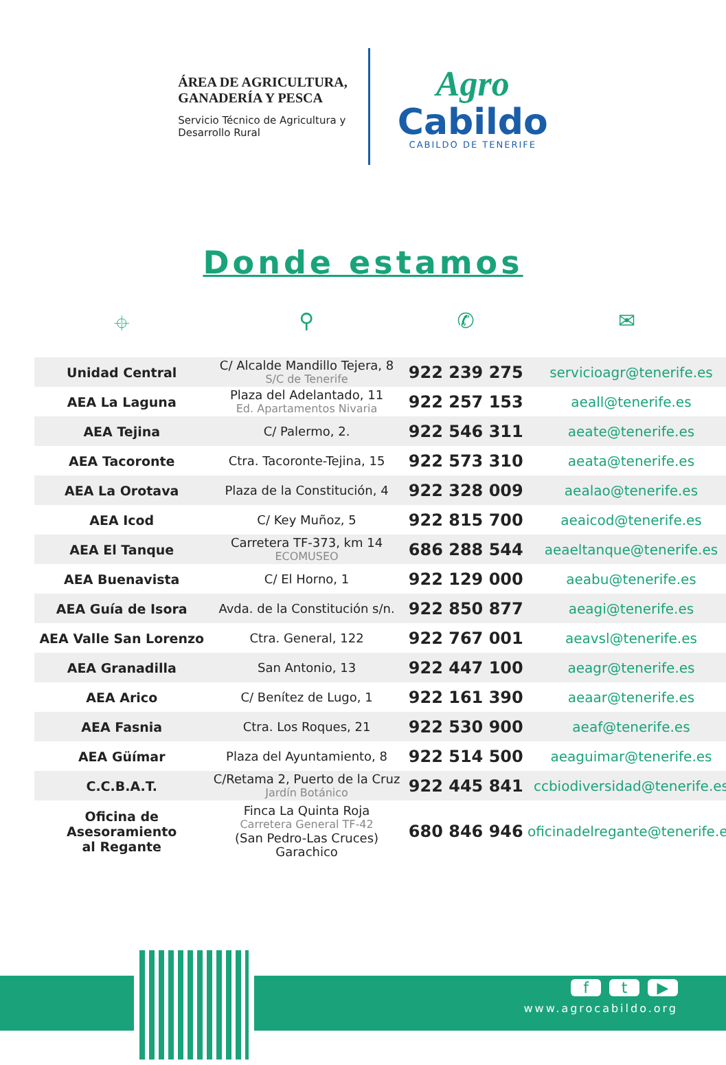ÁREA DE AGRICULTURA,
GANADERÍA Y PESCA
Servicio Técnico de Agricultura y
Desarrollo Rural
Agro
Cabildo
CABILDO DE TENERIFE
Donde estamos
⌖ ⚲ ✆ ✉
| Unidad Central | C/ Alcalde Mandillo Tejera, 8 S/C de Tenerife | 922 239 275 | servicioagr@tenerife.es |
| AEA La Laguna | Plaza del Adelantado, 11 Ed. Apartamentos Nivaria | 922 257 153 | aeall@tenerife.es |
| AEA Tejina | C/ Palermo, 2. | 922 546 311 | aeate@tenerife.es |
| AEA Tacoronte | Ctra. Tacoronte-Tejina, 15 | 922 573 310 | aeata@tenerife.es |
| AEA La Orotava | Plaza de la Constitución, 4 | 922 328 009 | aealao@tenerife.es |
| AEA Icod | C/ Key Muñoz, 5 | 922 815 700 | aeaicod@tenerife.es |
| AEA El Tanque | Carretera TF-373, km 14 ECOMUSEO | 686 288 544 | aeaeltanque@tenerife.es |
| AEA Buenavista | C/ El Horno, 1 | 922 129 000 | aeabu@tenerife.es |
| AEA Guía de Isora | Avda. de la Constitución s/n. | 922 850 877 | aeagi@tenerife.es |
| AEA Valle San Lorenzo | Ctra. General, 122 | 922 767 001 | aeavsl@tenerife.es |
| AEA Granadilla | San Antonio, 13 | 922 447 100 | aeagr@tenerife.es |
| AEA Arico | C/ Benítez de Lugo, 1 | 922 161 390 | aeaar@tenerife.es |
| AEA Fasnia | Ctra. Los Roques, 21 | 922 530 900 | aeaf@tenerife.es |
| AEA Güímar | Plaza del Ayuntamiento, 8 | 922 514 500 | aeaguimar@tenerife.es |
| C.C.B.A.T. | C/Retama 2, Puerto de la Cruz Jardín Botánico | 922 445 841 | ccbiodiversidad@tenerife.es |
| Oficina de Asesoramiento al Regante | Finca La Quinta Roja Carretera General TF-42 (San Pedro-Las Cruces) Garachico | 680 846 946 | oficinadelregante@tenerife.es |
f t ▶
www.agrocabildo.org